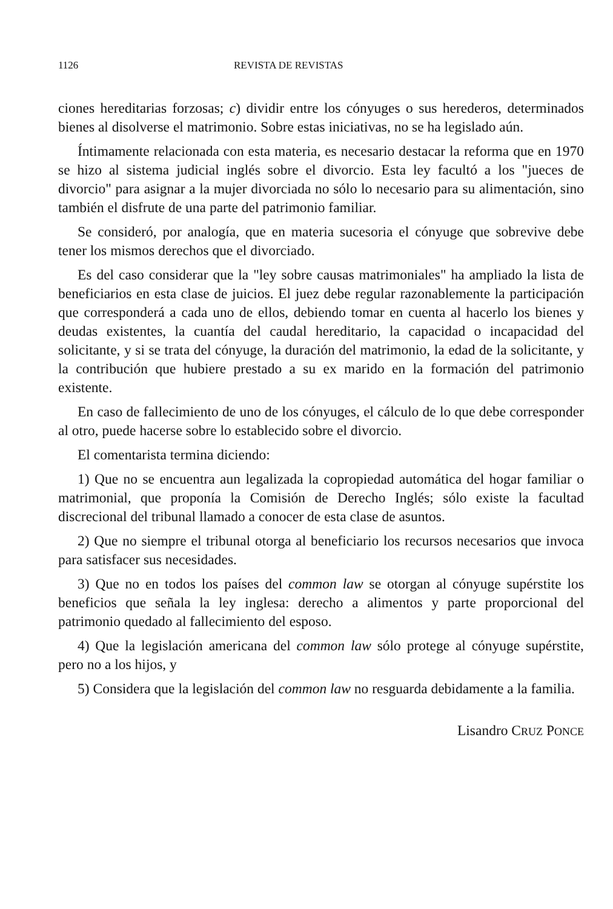1126 REVISTA DE REVISTAS
ciones hereditarias forzosas; c) dividir entre los cónyuges o sus herederos, determinados bienes al disolverse el matrimonio. Sobre estas iniciativas, no se ha legislado aún.
Íntimamente relacionada con esta materia, es necesario destacar la reforma que en 1970 se hizo al sistema judicial inglés sobre el divorcio. Esta ley facultó a los "jueces de divorcio" para asignar a la mujer divorciada no sólo lo necesario para su alimentación, sino también el disfrute de una parte del patrimonio familiar.
Se consideró, por analogía, que en materia sucesoria el cónyuge que sobrevive debe tener los mismos derechos que el divorciado.
Es del caso considerar que la "ley sobre causas matrimoniales" ha ampliado la lista de beneficiarios en esta clase de juicios. El juez debe regular razonablemente la participación que corresponderá a cada uno de ellos, debiendo tomar en cuenta al hacerlo los bienes y deudas existentes, la cuantía del caudal hereditario, la capacidad o incapacidad del solicitante, y si se trata del cónyuge, la duración del matrimonio, la edad de la solicitante, y la contribución que hubiere prestado a su ex marido en la formación del patrimonio existente.
En caso de fallecimiento de uno de los cónyuges, el cálculo de lo que debe corresponder al otro, puede hacerse sobre lo establecido sobre el divorcio.
El comentarista termina diciendo:
1) Que no se encuentra aun legalizada la copropiedad automática del hogar familiar o matrimonial, que proponía la Comisión de Derecho Inglés; sólo existe la facultad discrecional del tribunal llamado a conocer de esta clase de asuntos.
2) Que no siempre el tribunal otorga al beneficiario los recursos necesarios que invoca para satisfacer sus necesidades.
3) Que no en todos los países del common law se otorgan al cónyuge supérstite los beneficios que señala la ley inglesa: derecho a alimentos y parte proporcional del patrimonio quedado al fallecimiento del esposo.
4) Que la legislación americana del common law sólo protege al cónyuge supérstite, pero no a los hijos, y
5) Considera que la legislación del common law no resguarda debidamente a la familia.
Lisandro CRUZ PONCE